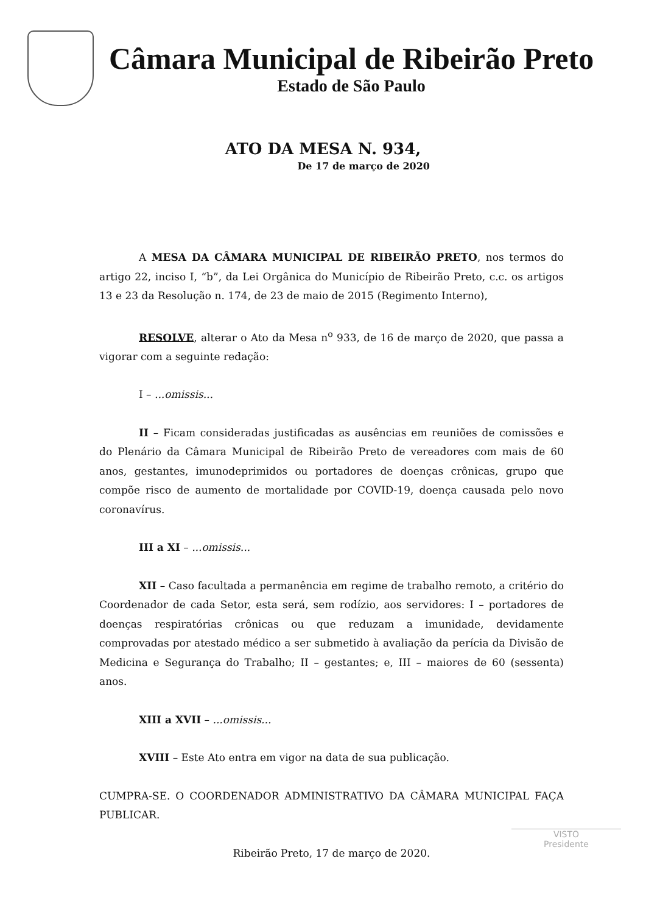Câmara Municipal de Ribeirão Preto
Estado de São Paulo
ATO DA MESA N. 934,
De 17 de março de 2020
A MESA DA CÂMARA MUNICIPAL DE RIBEIRÃO PRETO, nos termos do artigo 22, inciso I, “b”, da Lei Orgânica do Município de Ribeirão Preto, c.c. os artigos 13 e 23 da Resolução n. 174, de 23 de maio de 2015 (Regimento Interno),
RESOLVE, alterar o Ato da Mesa n<sup>o</sup> 933, de 16 de março de 2020, que passa a vigorar com a seguinte redação:
I – ...omissis...
II – Ficam consideradas justificadas as ausências em reuniões de comissões e do Plenário da Câmara Municipal de Ribeirão Preto de vereadores com mais de 60 anos, gestantes, imunodeprimidos ou portadores de doenças crônicas, grupo que compõe risco de aumento de mortalidade por COVID-19, doença causada pelo novo coronavírus.
III a XI – ...omissis...
XII – Caso facultada a permanência em regime de trabalho remoto, a critério do Coordenador de cada Setor, esta será, sem rodízio, aos servidores: I – portadores de doenças respiratórias crônicas ou que reduzam a imunidade, devidamente comprovadas por atestado médico a ser submetido à avaliação da perícia da Divisão de Medicina e Segurança do Trabalho; II – gestantes; e, III – maiores de 60 (sessenta) anos.
XIII a XVII – ...omissis...
XVIII – Este Ato entra em vigor na data de sua publicação.
CUMPRA-SE. O COORDENADOR ADMINISTRATIVO DA CÂMARA MUNICIPAL FAÇA PUBLICAR.
Ribeirão Preto, 17 de março de 2020.
VISTO
Presidente